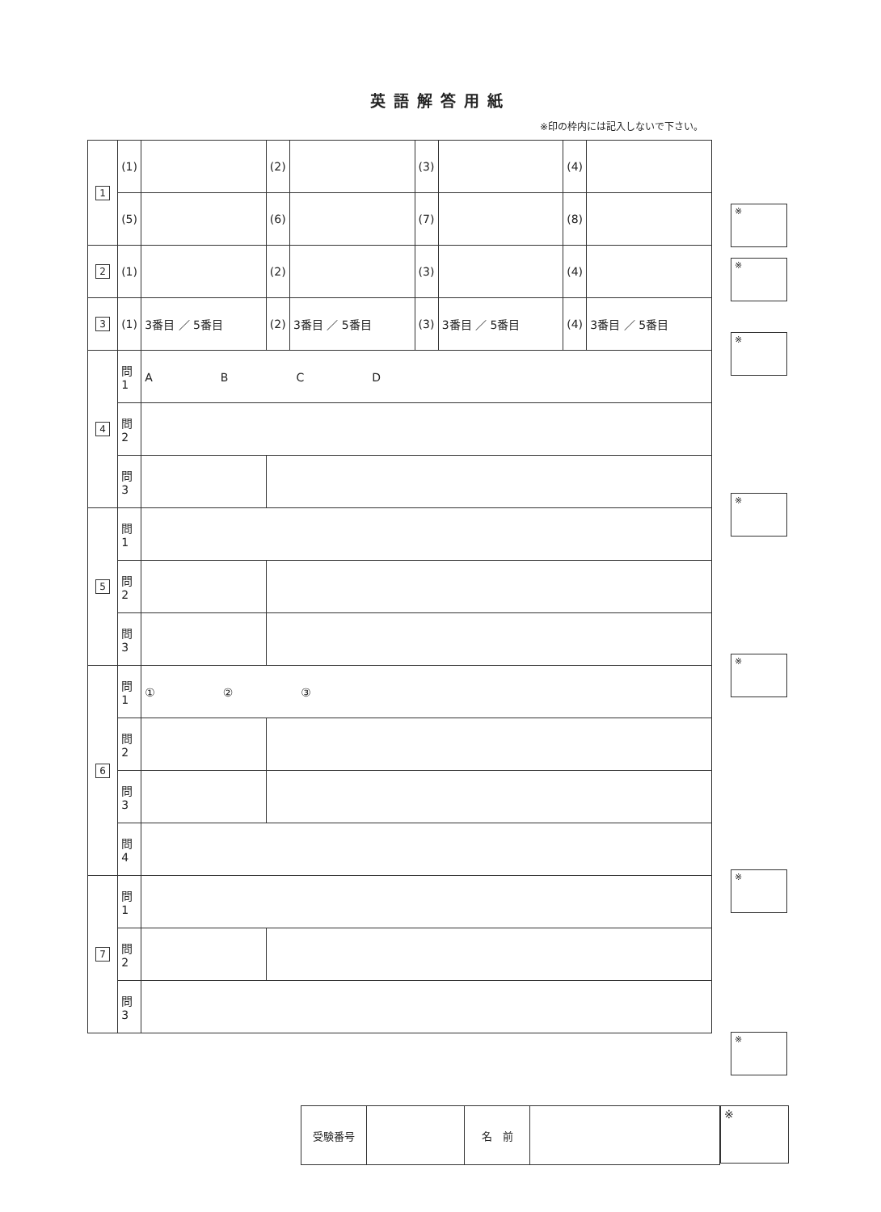英語解答用紙
※印の枠内には記入しないで下さい。
| 1 | (1) | | (2) | | (3) | | (4) | |
| | (5) | | (6) | | (7) | | (8) | |
| 2 | (1) | | (2) | | (3) | | (4) | |
| 3 | (1) | 3番目 ／ 5番目 | (2) | 3番目 ／ 5番目 | (3) | 3番目 ／ 5番目 | (4) | 3番目 ／ 5番目 |
| 4 | 問1 | A B C D | | | | | | |
| | 問2 | | | | | | | |
| | 問3 | | | | | | | |
| 5 | 問1 | | | | | | | |
| | 問2 | | | | | | | |
| | 問3 | | | | | | | |
| 6 | 問1 | ① ② ③ | | | | | | |
| | 問2 | | | | | | | |
| | 問3 | | | | | | | |
| | 問4 | | | | | | | |
| 7 | 問1 | | | | | | | |
| | 問2 | | | | | | | |
| | 問3 | | | | | | | |
※
※
※
※
※
※
※
| 受験番号 | | 名 前 | |
※